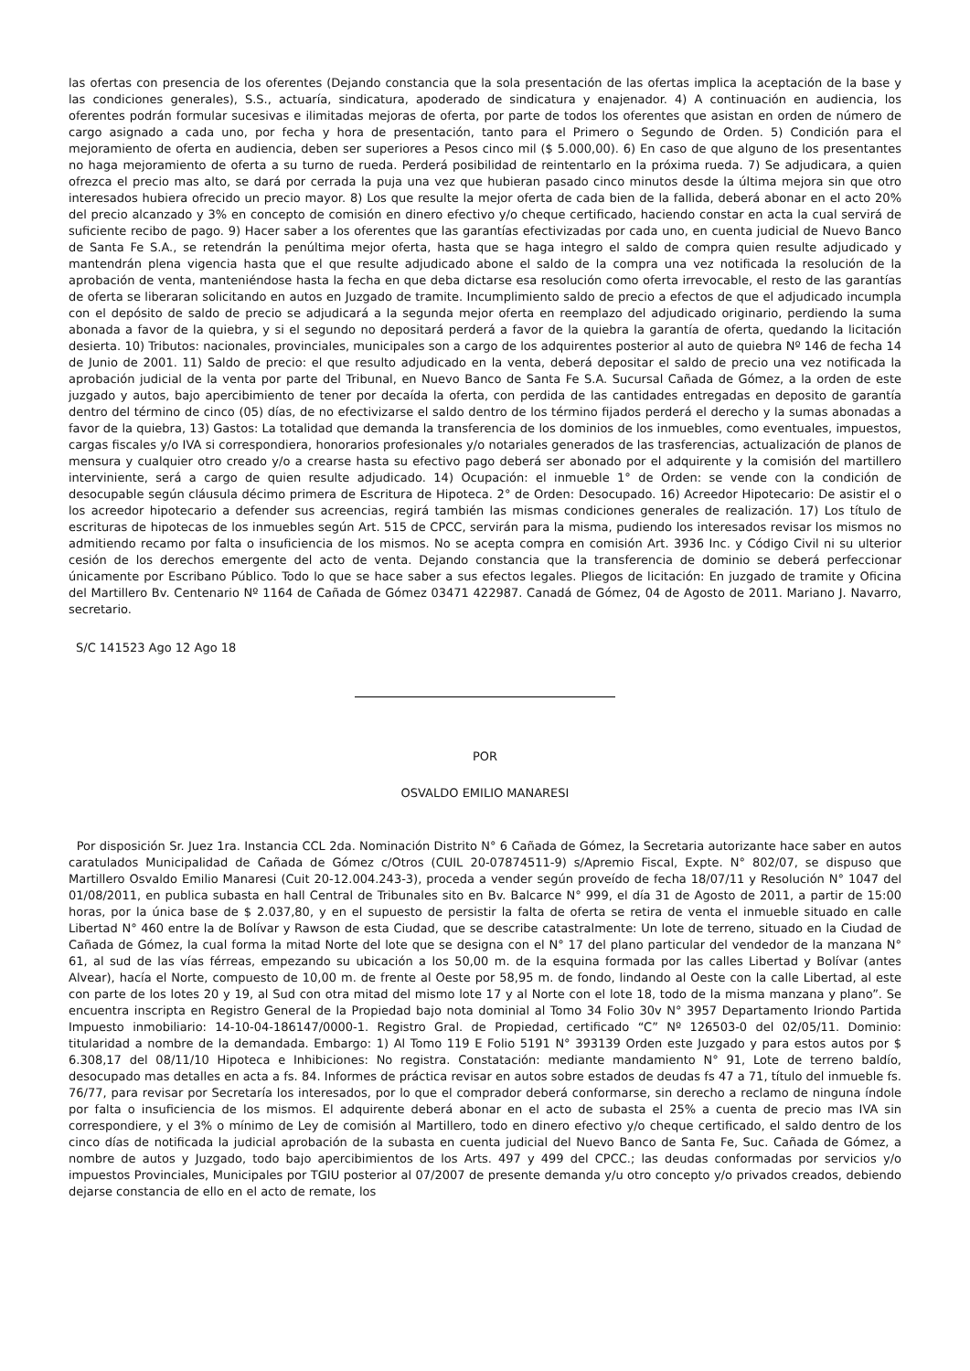las ofertas con presencia de los oferentes (Dejando constancia que la sola presentación de las ofertas implica la aceptación de la base y las condiciones generales), S.S., actuaría, sindicatura, apoderado de sindicatura y enajenador. 4) A continuación en audiencia, los oferentes podrán formular sucesivas e ilimitadas mejoras de oferta, por parte de todos los oferentes que asistan en orden de número de cargo asignado a cada uno, por fecha y hora de presentación, tanto para el Primero o Segundo de Orden. 5) Condición para el mejoramiento de oferta en audiencia, deben ser superiores a Pesos cinco mil ($ 5.000,00). 6) En caso de que alguno de los presentantes no haga mejoramiento de oferta a su turno de rueda. Perderá posibilidad de reintentarlo en la próxima rueda. 7) Se adjudicara, a quien ofrezca el precio mas alto, se dará por cerrada la puja una vez que hubieran pasado cinco minutos desde la última mejora sin que otro interesados hubiera ofrecido un precio mayor. 8) Los que resulte la mejor oferta de cada bien de la fallida, deberá abonar en el acto 20% del precio alcanzado y 3% en concepto de comisión en dinero efectivo y/o cheque certificado, haciendo constar en acta la cual servirá de suficiente recibo de pago. 9) Hacer saber a los oferentes que las garantías efectivizadas por cada uno, en cuenta judicial de Nuevo Banco de Santa Fe S.A., se retendrán la penúltima mejor oferta, hasta que se haga integro el saldo de compra quien resulte adjudicado y mantendrán plena vigencia hasta que el que resulte adjudicado abone el saldo de la compra una vez notificada la resolución de la aprobación de venta, manteniéndose hasta la fecha en que deba dictarse esa resolución como oferta irrevocable, el resto de las garantías de oferta se liberaran solicitando en autos en Juzgado de tramite. Incumplimiento saldo de precio a efectos de que el adjudicado incumpla con el depósito de saldo de precio se adjudicará a la segunda mejor oferta en reemplazo del adjudicado originario, perdiendo la suma abonada a favor de la quiebra, y si el segundo no depositará perderá a favor de la quiebra la garantía de oferta, quedando la licitación desierta. 10) Tributos: nacionales, provinciales, municipales son a cargo de los adquirentes posterior al auto de quiebra Nº 146 de fecha 14 de Junio de 2001. 11) Saldo de precio: el que resulto adjudicado en la venta, deberá depositar el saldo de precio una vez notificada la aprobación judicial de la venta por parte del Tribunal, en Nuevo Banco de Santa Fe S.A. Sucursal Cañada de Gómez, a la orden de este juzgado y autos, bajo apercibimiento de tener por decaída la oferta, con perdida de las cantidades entregadas en deposito de garantía dentro del término de cinco (05) días, de no efectivizarse el saldo dentro de los término fijados perderá el derecho y la sumas abonadas a favor de la quiebra, 13) Gastos: La totalidad que demanda la transferencia de los dominios de los inmuebles, como eventuales, impuestos, cargas fiscales y/o IVA si correspondiera, honorarios profesionales y/o notariales generados de las trasferencias, actualización de planos de mensura y cualquier otro creado y/o a crearse hasta su efectivo pago deberá ser abonado por el adquirente y la comisión del martillero interviniente, será a cargo de quien resulte adjudicado. 14) Ocupación: el inmueble 1° de Orden: se vende con la condición de desocupable según cláusula décimo primera de Escritura de Hipoteca. 2° de Orden: Desocupado. 16) Acreedor Hipotecario: De asistir el o los acreedor hipotecario a defender sus acreencias, regirá también las mismas condiciones generales de realización. 17) Los título de escrituras de hipotecas de los inmuebles según Art. 515 de CPCC, servirán para la misma, pudiendo los interesados revisar los mismos no admitiendo recamo por falta o insuficiencia de los mismos. No se acepta compra en comisión Art. 3936 Inc. y Código Civil ni su ulterior cesión de los derechos emergente del acto de venta. Dejando constancia que la transferencia de dominio se deberá perfeccionar únicamente por Escribano Público. Todo lo que se hace saber a sus efectos legales. Pliegos de licitación: En juzgado de tramite y Oficina del Martillero Bv. Centenario Nº 1164 de Cañada de Gómez 03471 422987. Canadá de Gómez, 04 de Agosto de 2011. Mariano J. Navarro, secretario.
S/C 141523 Ago 12 Ago 18
POR
OSVALDO EMILIO MANARESI
Por disposición Sr. Juez 1ra. Instancia CCL 2da. Nominación Distrito N° 6 Cañada de Gómez, la Secretaria autorizante hace saber en autos caratulados Municipalidad de Cañada de Gómez c/Otros (CUIL 20-07874511-9) s/Apremio Fiscal, Expte. N° 802/07, se dispuso que Martillero Osvaldo Emilio Manaresi (Cuit 20-12.004.243-3), proceda a vender según proveído de fecha 18/07/11 y Resolución N° 1047 del 01/08/2011, en publica subasta en hall Central de Tribunales sito en Bv. Balcarce N° 999, el día 31 de Agosto de 2011, a partir de 15:00 horas, por la única base de $ 2.037,80, y en el supuesto de persistir la falta de oferta se retira de venta el inmueble situado en calle Libertad N° 460 entre la de Bolívar y Rawson de esta Ciudad, que se describe catastralmente: Un lote de terreno, situado en la Ciudad de Cañada de Gómez, la cual forma la mitad Norte del lote que se designa con el N° 17 del plano particular del vendedor de la manzana N° 61, al sud de las vías férreas, empezando su ubicación a los 50,00 m. de la esquina formada por las calles Libertad y Bolívar (antes Alvear), hacía el Norte, compuesto de 10,00 m. de frente al Oeste por 58,95 m. de fondo, lindando al Oeste con la calle Libertad, al este con parte de los lotes 20 y 19, al Sud con otra mitad del mismo lote 17 y al Norte con el lote 18, todo de la misma manzana y plano”. Se encuentra inscripta en Registro General de la Propiedad bajo nota dominial al Tomo 34 Folio 30v N° 3957 Departamento Iriondo Partida Impuesto inmobiliario: 14-10-04-186147/0000-1. Registro Gral. de Propiedad, certificado “C” Nº 126503-0 del 02/05/11. Dominio: titularidad a nombre de la demandada. Embargo: 1) Al Tomo 119 E Folio 5191 N° 393139 Orden este Juzgado y para estos autos por $ 6.308,17 del 08/11/10 Hipoteca e Inhibiciones: No registra. Constatación: mediante mandamiento N° 91, Lote de terreno baldío, desocupado mas detalles en acta a fs. 84. Informes de práctica revisar en autos sobre estados de deudas fs 47 a 71, título del inmueble fs. 76/77, para revisar por Secretaría los interesados, por lo que el comprador deberá conformarse, sin derecho a reclamo de ninguna índole por falta o insuficiencia de los mismos. El adquirente deberá abonar en el acto de subasta el 25% a cuenta de precio mas IVA sin correspondiere, y el 3% o mínimo de Ley de comisión al Martillero, todo en dinero efectivo y/o cheque certificado, el saldo dentro de los cinco días de notificada la judicial aprobación de la subasta en cuenta judicial del Nuevo Banco de Santa Fe, Suc. Cañada de Gómez, a nombre de autos y Juzgado, todo bajo apercibimientos de los Arts. 497 y 499 del CPCC.; las deudas conformadas por servicios y/o impuestos Provinciales, Municipales por TGIU posterior al 07/2007 de presente demanda y/u otro concepto y/o privados creados, debiendo dejarse constancia de ello en el acto de remate, los